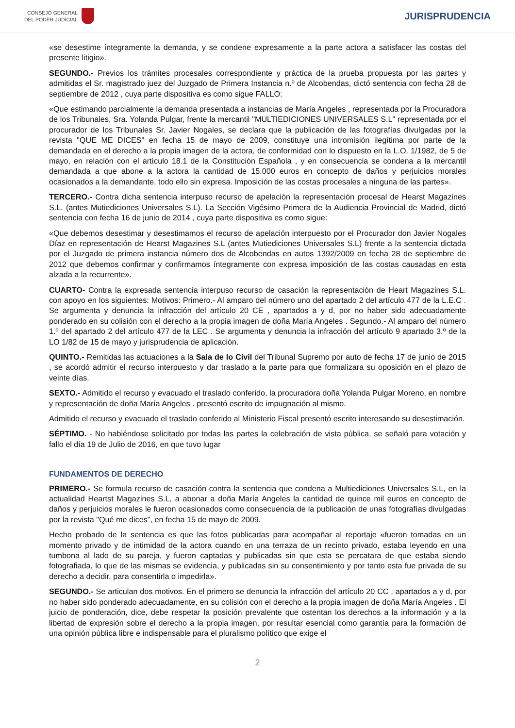CONSEJO GENERAL
DEL PODER JUDICIAL
JURISPRUDENCIA
«se desestime íntegramente la demanda, y se condene expresamente a la parte actora a satisfacer las costas del presente litigio».
SEGUNDO.- Previos los trámites procesales correspondiente y práctica de la prueba propuesta por las partes y admitidas el Sr. magistrado juez del Juzgado de Primera Instancia n.º de Alcobendas, dictó sentencia con fecha 28 de septiembre de 2012 , cuya parte dispositiva es como sigue FALLO:
«Que estimando parcialmente la demanda presentada a instancias de María Angeles , representada por la Procuradora de los Tribunales, Sra. Yolanda Pulgar, frente la mercantil "MULTIEDICIONES UNIVERSALES S.L" representada por el procurador de los Tribunales Sr. Javier Nogales, se declara que la publicación de las fotografías divulgadas por la revista "QUE ME DICES" en fecha 15 de mayo de 2009, constituye una intromisión ilegítima por parte de la demandada en el derecho a la propia imagen de la actora, de conformidad con lo dispuesto en la L.O. 1/1982, de 5 de mayo, en relación con el artículo 18.1 de la Constitución Española , y en consecuencia se condena a la mercantil demandada a que abone a la actora la cantidad de 15.000 euros en concepto de daños y perjuicios morales ocasionados a la demandante, todo ello sin expresa. Imposición de las costas procesales a ninguna de las partes».
TERCERO.- Contra dicha sentencia interpuso recurso de apelación la representación procesal de Hearst Magazines S.L. (antes Mutiediciones Universales S.L). La Sección Vigésimo Primera de la Audiencia Provincial de Madrid, dictó sentencia con fecha 16 de junio de 2014 , cuya parte dispositiva es como sigue:
«Que debemos desestimar y desestimamos el recurso de apelación interpuesto por el Procurador don Javier Nogales Díaz en representación de Hearst Magazines S.L (antes Mutiediciones Universales S.L) frente a la sentencia dictada por el Juzgado de primera instancia número dos de Alcobendas en autos 1392/2009 en fecha 28 de septiembre de 2012 que debemos confirmar y confirmamos íntegramente con expresa imposición de las costas causadas en esta alzada a la recurrente».
CUARTO- Contra la expresada sentencia interpuso recurso de casación la representación de Heart Magazines S.L. con apoyo en los siguientes: Motivos: Primero.- Al amparo del número uno del apartado 2 del artículo 477 de la L.E.C . Se argumenta y denuncia la infracción del artículo 20 CE , apartados a y d, por no haber sido adecuadamente ponderado en su colisión con el derecho a la propia imagen de doña María Angeles . Segundo.- Al amparo del número 1.º del apartado 2 del artículo 477 de la LEC . Se argumenta y denuncia la infracción del artículo 9 apartado 3.º de la LO 1/82 de 15 de mayo y jurisprudencia de aplicación.
QUINTO.- Remitidas las actuaciones a la Sala de lo Civil del Tribunal Supremo por auto de fecha 17 de junio de 2015 , se acordó admitir el recurso interpuesto y dar traslado a la parte para que formalizara su oposición en el plazo de veinte días.
SEXTO.- Admitido el recurso y evacuado el traslado conferido, la procuradora doña Yolanda Pulgar Moreno, en nombre y representación de doña María Angeles . presentó escrito de impugnación al mismo.
Admitido el recurso y evacuado el traslado conferido al Ministerio Fiscal presentó escrito interesando su desestimación.
SÉPTIMO. - No habiéndose solicitado por todas las partes la celebración de vista pública, se señaló para votación y fallo el día 19 de Julio de 2016, en que tuvo lugar
FUNDAMENTOS DE DERECHO
PRIMERO.- Se formula recurso de casación contra la sentencia que condena a Multiediciones Universales S.L, en la actualidad Heartst Magazines S.L, a abonar a doña María Angeles la cantidad de quince mil euros en concepto de daños y perjuicios morales le fueron ocasionados como consecuencia de la publicación de unas fotografías divulgadas por la revista "Qué me dices", en fecha 15 de mayo de 2009.
Hecho probado de la sentencia es que las fotos publicadas para acompañar al reportaje «fueron tomadas en un momento privado y de intimidad de la actora cuando en una terraza de un recinto privado, estaba leyendo en una tumbona al lado de su pareja, y fueron captadas y publicadas sin que esta se percatara de que estaba siendo fotografiada, lo que de las mismas se evidencia, y publicadas sin su consentimiento y por tanto esta fue privada de su derecho a decidir, para consentirla o impedirla».
SEGUNDO.- Se articulan dos motivos. En el primero se denuncia la infracción del artículo 20 CC , apartados a y d, por no haber sido ponderado adecuadamente, en su colisión con el derecho a la propia imagen de doña María Angeles . El juicio de ponderación, dice, debe respetar la posición prevalente que ostentan los derechos a la información y a la libertad de expresión sobre el derecho a la propia imagen, por resultar esencial como garantía para la formación de una opinión pública libre e indispensable para el pluralismo político que exige el
2